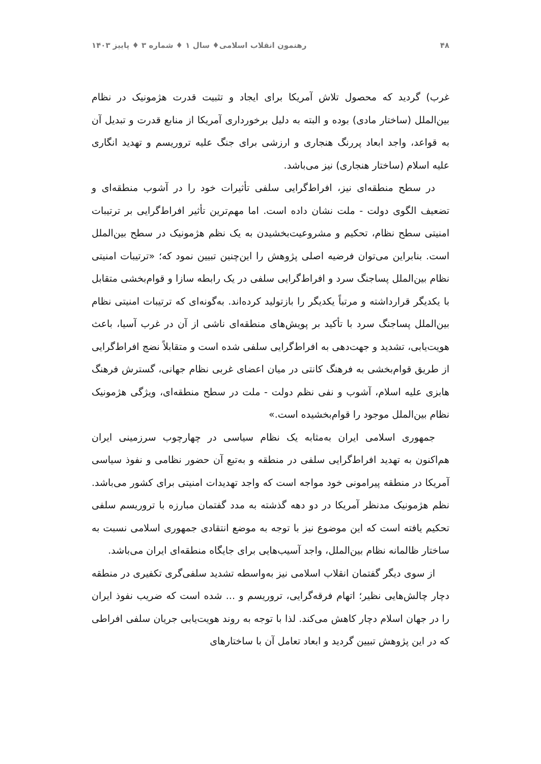۴۸ رهنمون انقلاب اسلامی♦ سال ۱ ♦ شماره ۳ ♦ پاییز ۱۴۰۳
غرب) گردید که محصول تلاش آمریکا برای ایجاد و تثبیت قدرت هژمونیک در نظام بین‌الملل (ساختار مادی) بوده و البته به دلیل برخورداری آمریکا از منابع قدرت و تبدیل آن به قواعد، واجد ابعاد پررنگ هنجاری و ارزشی برای جنگ علیه تروریسم و تهدید انگاری علیه اسلام (ساختار هنجاری) نیز می‌باشد.
در سطح منطقه‌ای نیز، افراط‌گرایی سلفی تأثیرات خود را در آشوب منطقه‌ای و تضعیف الگوی دولت - ملت نشان داده است. اما مهم‌ترین تأثیر افراط‌گرایی بر ترتیبات امنیتی سطح نظام، تحکیم و مشروعیت‌بخشیدن به یک نظم هژمونیک در سطح بین‌الملل است. بنابراین می‌توان فرضیه اصلی پژوهش را این‌چنین تبیین نمود که؛ «ترتیبات امنیتی نظام بین‌الملل پساجنگ سرد و افراط‌گرایی سلفی در یک رابطه سازا و قوام‌بخشی متقابل با یکدیگر قرارداشته و مرتباً یکدیگر را بازتولید کرده‌اند. به‌گونه‌ای که ترتیبات امنیتی نظام بین‌الملل پساجنگ سرد با تأکید بر پویش‌های منطقه‌ای ناشی از آن در غرب آسیا، باعث هویت‌یابی، تشدید و جهت‌دهی به افراط‌گرایی سلفی شده است و متقابلاً نضج افراط‌گرایی از طریق قوام‌بخشی به فرهنگ کانتی در میان اعضای غربی نظام جهانی، گسترش فرهنگ هابزی علیه اسلام، آشوب و نفی نظم دولت - ملت در سطح منطقه‌ای، ویژگی هژمونیک نظام بین‌الملل موجود را قوام‌بخشیده است.»
جمهوری اسلامی ایران به‌مثابه یک نظام سیاسی در چهارچوب سرزمینی ایران هم‌اکنون به تهدید افراط‌گرایی سلفی در منطقه و به‌تبع آن حضور نظامی و نفوذ سیاسی آمریکا در منطقه پیرامونی خود مواجه است که واجد تهدیدات امنیتی برای کشور می‌باشد. نظم هژمونیک مدنظر آمریکا در دو دهه گذشته به مدد گفتمان مبارزه با تروریسم سلفی تحکیم یافته است که این موضوع نیز با توجه به موضع انتقادی جمهوری اسلامی نسبت به ساختار ظالمانه نظام بین‌الملل، واجد آسیب‌هایی برای جایگاه منطقه‌ای ایران می‌باشد.
از سوی دیگر گفتمان انقلاب اسلامی نیز به‌واسطه تشدید سلفی‌گری تکفیری در منطقه دچار چالش‌هایی نظیر؛ اتهام فرقه‌گرایی، تروریسم و ... شده است که ضریب نفوذ ایران را در جهان اسلام دچار کاهش می‌کند. لذا با توجه به روند هویت‌یابی جریان سلفی افراطی که در این پژوهش تبیین گردید و ابعاد تعامل آن با ساختارهای